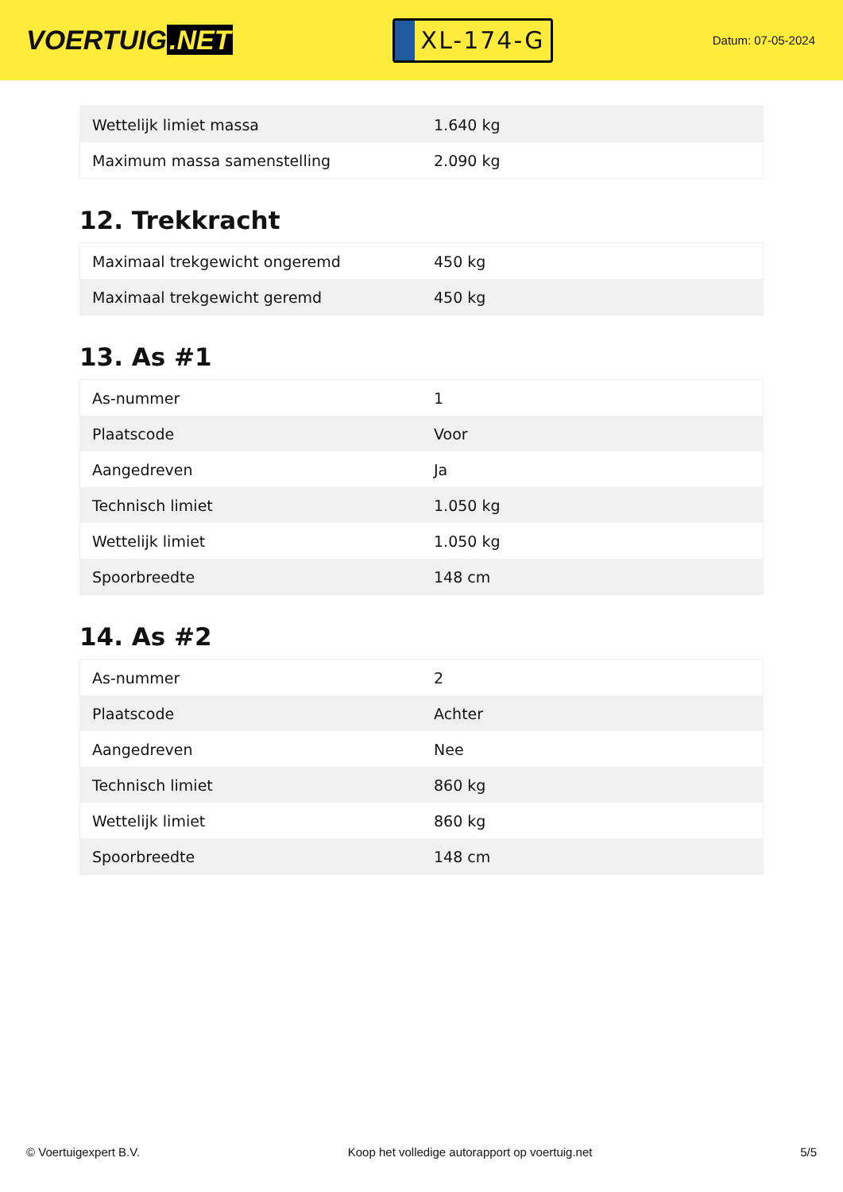VOERTUIG.NET
XL-174-G
Datum: 07-05-2024
| Wettelijk limiet massa | 1.640 kg |
| Maximum massa samenstelling | 2.090 kg |
12. Trekkracht
| Maximaal trekgewicht ongeremd | 450 kg |
| Maximaal trekgewicht geremd | 450 kg |
13. As #1
| As-nummer | 1 |
| Plaatscode | Voor |
| Aangedreven | Ja |
| Technisch limiet | 1.050 kg |
| Wettelijk limiet | 1.050 kg |
| Spoorbreedte | 148 cm |
14. As #2
| As-nummer | 2 |
| Plaatscode | Achter |
| Aangedreven | Nee |
| Technisch limiet | 860 kg |
| Wettelijk limiet | 860 kg |
| Spoorbreedte | 148 cm |
© Voertuigexpert B.V. Koop het volledige autorapport op voertuig.net 5/5